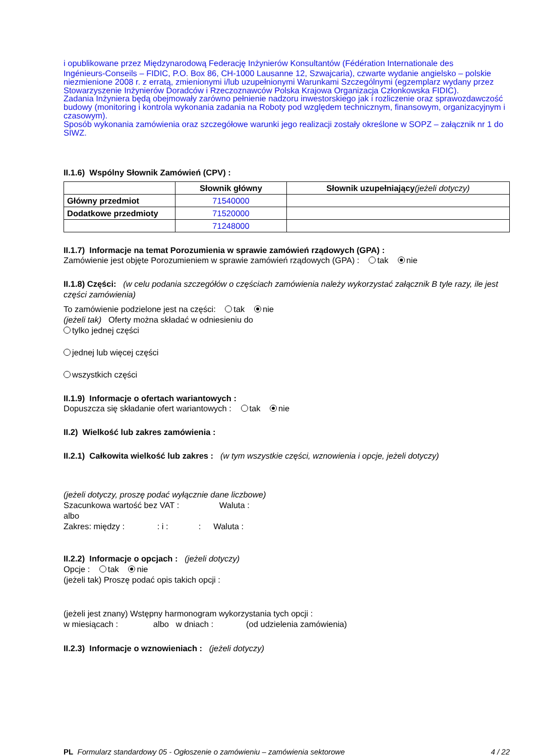i opublikowane przez Międzynarodową Federację Inżynierów Konsultantów (Fédération Internationale des
Ingénieurs-Conseils – FIDIC, P.O. Box 86, CH-1000 Lausanne 12, Szwajcaria), czwarte wydanie angielsko – polskie niezmienione 2008 r. z erratą, zmienionymi i/lub uzupełnionymi Warunkami Szczególnymi (egzemplarz wydany przez Stowarzyszenie Inżynierów Doradców i Rzeczoznawców Polska Krajowa Organizacja Członkowska FIDIC).
Zadania Inżyniera będą obejmowały zarówno pełnienie nadzoru inwestorskiego jak i rozliczenie oraz sprawozdawczość budowy (monitoring i kontrola wykonania zadania na Roboty pod względem technicznym, finansowym, organizacyjnym i czasowym).
Sposób wykonania zamówienia oraz szczegółowe warunki jego realizacji zostały określone w SOPZ – załącznik nr 1 do SIWZ.
II.1.6) Wspólny Słownik Zamówień (CPV) :
| | Słownik główny | Słownik uzupełniający (jeżeli dotyczy) |
| --- | --- | --- |
| Główny przedmiot | 71540000 | |
| Dodatkowe przedmioty | 71520000 | |
| | 71248000 | |
II.1.7) Informacje na temat Porozumienia w sprawie zamówień rządowych (GPA) :
Zamówienie jest objęte Porozumieniem w sprawie zamówień rządowych (GPA) : tak nie
II.1.8) Części: (w celu podania szczegółów o częściach zamówienia należy wykorzystać załącznik B tyle razy, ile jest części zamówienia)
To zamówienie podzielone jest na części: tak nie
(jeżeli tak) Oferty można składać w odniesieniu do
tylko jednej części
jednej lub więcej części
wszystkich części
II.1.9) Informacje o ofertach wariantowych :
Dopuszcza się składanie ofert wariantowych : tak nie
II.2) Wielkość lub zakres zamówienia :
II.2.1) Całkowita wielkość lub zakres : (w tym wszystkie części, wznowienia i opcje, jeżeli dotyczy)
(jeżeli dotyczy, proszę podać wyłącznie dane liczbowe)
Szacunkowa wartość bez VAT : Waluta :
albo
Zakres: między : : i :: Waluta :
II.2.2) Informacje o opcjach : (jeżeli dotyczy)
Opcje : tak nie
(jeżeli tak) Proszę podać opis takich opcji :
(jeżeli jest znany) Wstępny harmonogram wykorzystania tych opcji :
w miesiącach : albo w dniach : (od udzielenia zamówienia)
II.2.3) Informacje o wznowieniach : (jeżeli dotyczy)
PL Formularz standardowy 05 - Ogłoszenie o zamówieniu – zamówienia sektorowe 4 / 22